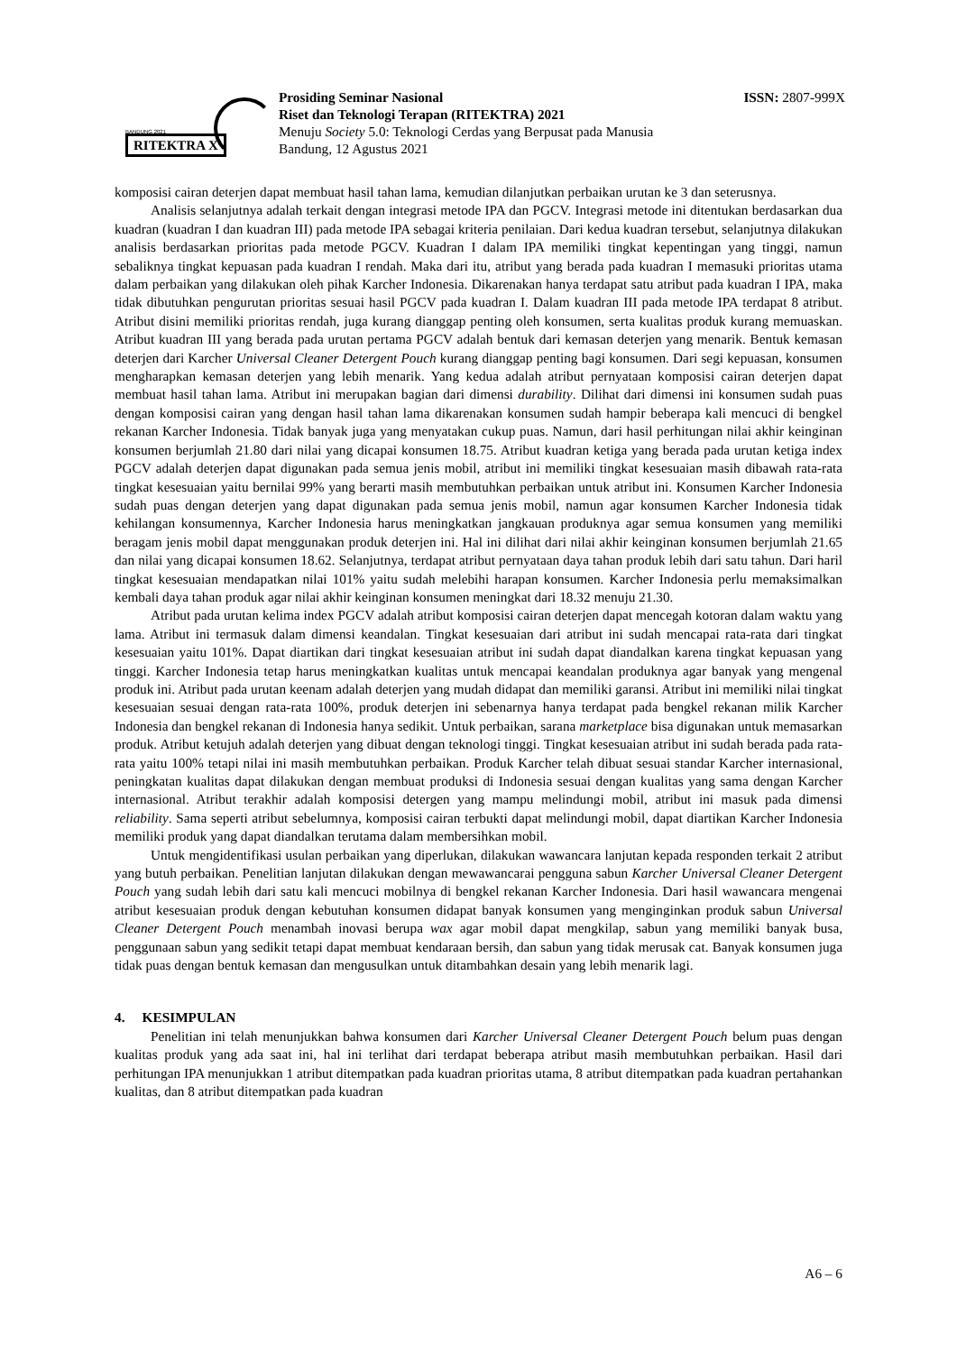BANDUNG 2021
RITEKTRA X
Prosiding Seminar Nasional
Riset dan Teknologi Terapan (RITEKTRA) 2021
Menuju Society 5.0: Teknologi Cerdas yang Berpusat pada Manusia
Bandung, 12 Agustus 2021
ISSN: 2807-999X
komposisi cairan deterjen dapat membuat hasil tahan lama, kemudian dilanjutkan perbaikan urutan ke 3 dan seterusnya.
Analisis selanjutnya adalah terkait dengan integrasi metode IPA dan PGCV. Integrasi metode ini ditentukan berdasarkan dua kuadran (kuadran I dan kuadran III) pada metode IPA sebagai kriteria penilaian. Dari kedua kuadran tersebut, selanjutnya dilakukan analisis berdasarkan prioritas pada metode PGCV. Kuadran I dalam IPA memiliki tingkat kepentingan yang tinggi, namun sebaliknya tingkat kepuasan pada kuadran I rendah. Maka dari itu, atribut yang berada pada kuadran I memasuki prioritas utama dalam perbaikan yang dilakukan oleh pihak Karcher Indonesia. Dikarenakan hanya terdapat satu atribut pada kuadran I IPA, maka tidak dibutuhkan pengurutan prioritas sesuai hasil PGCV pada kuadran I. Dalam kuadran III pada metode IPA terdapat 8 atribut. Atribut disini memiliki prioritas rendah, juga kurang dianggap penting oleh konsumen, serta kualitas produk kurang memuaskan. Atribut kuadran III yang berada pada urutan pertama PGCV adalah bentuk dari kemasan deterjen yang menarik. Bentuk kemasan deterjen dari Karcher Universal Cleaner Detergent Pouch kurang dianggap penting bagi konsumen. Dari segi kepuasan, konsumen mengharapkan kemasan deterjen yang lebih menarik. Yang kedua adalah atribut pernyataan komposisi cairan deterjen dapat membuat hasil tahan lama. Atribut ini merupakan bagian dari dimensi durability. Dilihat dari dimensi ini konsumen sudah puas dengan komposisi cairan yang dengan hasil tahan lama dikarenakan konsumen sudah hampir beberapa kali mencuci di bengkel rekanan Karcher Indonesia. Tidak banyak juga yang menyatakan cukup puas. Namun, dari hasil perhitungan nilai akhir keinginan konsumen berjumlah 21.80 dari nilai yang dicapai konsumen 18.75. Atribut kuadran ketiga yang berada pada urutan ketiga index PGCV adalah deterjen dapat digunakan pada semua jenis mobil, atribut ini memiliki tingkat kesesuaian masih dibawah rata-rata tingkat kesesuaian yaitu bernilai 99% yang berarti masih membutuhkan perbaikan untuk atribut ini. Konsumen Karcher Indonesia sudah puas dengan deterjen yang dapat digunakan pada semua jenis mobil, namun agar konsumen Karcher Indonesia tidak kehilangan konsumennya, Karcher Indonesia harus meningkatkan jangkauan produknya agar semua konsumen yang memiliki beragam jenis mobil dapat menggunakan produk deterjen ini. Hal ini dilihat dari nilai akhir keinginan konsumen berjumlah 21.65 dan nilai yang dicapai konsumen 18.62. Selanjutnya, terdapat atribut pernyataan daya tahan produk lebih dari satu tahun. Dari haril tingkat kesesuaian mendapatkan nilai 101% yaitu sudah melebihi harapan konsumen. Karcher Indonesia perlu memaksimalkan kembali daya tahan produk agar nilai akhir keinginan konsumen meningkat dari 18.32 menuju 21.30.
Atribut pada urutan kelima index PGCV adalah atribut komposisi cairan deterjen dapat mencegah kotoran dalam waktu yang lama. Atribut ini termasuk dalam dimensi keandalan. Tingkat kesesuaian dari atribut ini sudah mencapai rata-rata dari tingkat kesesuaian yaitu 101%. Dapat diartikan dari tingkat kesesuaian atribut ini sudah dapat diandalkan karena tingkat kepuasan yang tinggi. Karcher Indonesia tetap harus meningkatkan kualitas untuk mencapai keandalan produknya agar banyak yang mengenal produk ini. Atribut pada urutan keenam adalah deterjen yang mudah didapat dan memiliki garansi. Atribut ini memiliki nilai tingkat kesesuaian sesuai dengan rata-rata 100%, produk deterjen ini sebenarnya hanya terdapat pada bengkel rekanan milik Karcher Indonesia dan bengkel rekanan di Indonesia hanya sedikit. Untuk perbaikan, sarana marketplace bisa digunakan untuk memasarkan produk. Atribut ketujuh adalah deterjen yang dibuat dengan teknologi tinggi. Tingkat kesesuaian atribut ini sudah berada pada rata-rata yaitu 100% tetapi nilai ini masih membutuhkan perbaikan. Produk Karcher telah dibuat sesuai standar Karcher internasional, peningkatan kualitas dapat dilakukan dengan membuat produksi di Indonesia sesuai dengan kualitas yang sama dengan Karcher internasional. Atribut terakhir adalah komposisi detergen yang mampu melindungi mobil, atribut ini masuk pada dimensi reliability. Sama seperti atribut sebelumnya, komposisi cairan terbukti dapat melindungi mobil, dapat diartikan Karcher Indonesia memiliki produk yang dapat diandalkan terutama dalam membersihkan mobil.
Untuk mengidentifikasi usulan perbaikan yang diperlukan, dilakukan wawancara lanjutan kepada responden terkait 2 atribut yang butuh perbaikan. Penelitian lanjutan dilakukan dengan mewawancarai pengguna sabun Karcher Universal Cleaner Detergent Pouch yang sudah lebih dari satu kali mencuci mobilnya di bengkel rekanan Karcher Indonesia. Dari hasil wawancara mengenai atribut kesesuaian produk dengan kebutuhan konsumen didapat banyak konsumen yang menginginkan produk sabun Universal Cleaner Detergent Pouch menambah inovasi berupa wax agar mobil dapat mengkilap, sabun yang memiliki banyak busa, penggunaan sabun yang sedikit tetapi dapat membuat kendaraan bersih, dan sabun yang tidak merusak cat. Banyak konsumen juga tidak puas dengan bentuk kemasan dan mengusulkan untuk ditambahkan desain yang lebih menarik lagi.
4. KESIMPULAN
Penelitian ini telah menunjukkan bahwa konsumen dari Karcher Universal Cleaner Detergent Pouch belum puas dengan kualitas produk yang ada saat ini, hal ini terlihat dari terdapat beberapa atribut masih membutuhkan perbaikan. Hasil dari perhitungan IPA menunjukkan 1 atribut ditempatkan pada kuadran prioritas utama, 8 atribut ditempatkan pada kuadran pertahankan kualitas, dan 8 atribut ditempatkan pada kuadran
A6 – 6